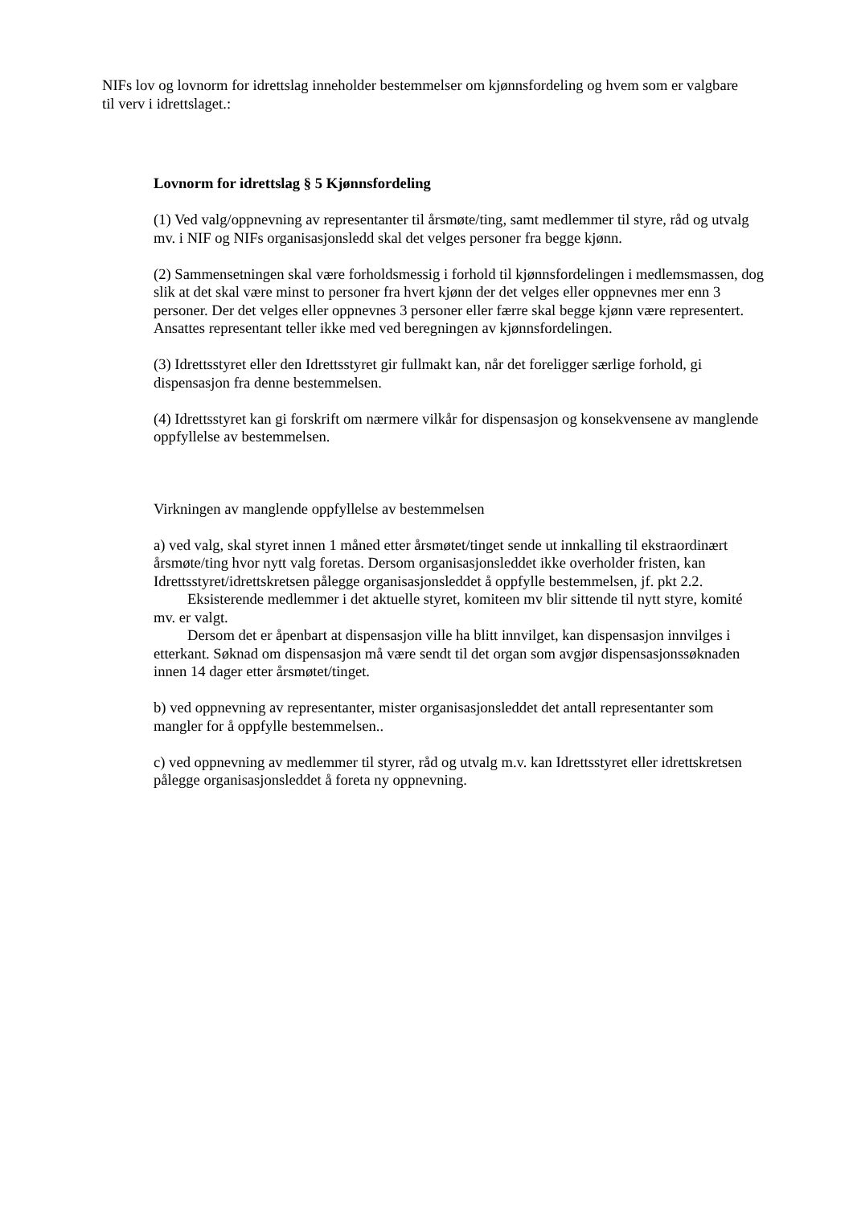NIFs lov og lovnorm for idrettslag inneholder bestemmelser om kjønnsfordeling og hvem som er valgbare til verv i idrettslaget.:
Lovnorm for idrettslag § 5 Kjønnsfordeling
(1) Ved valg/oppnevning av representanter til årsmøte/ting, samt medlemmer til styre, råd og utvalg mv. i NIF og NIFs organisasjonsledd skal det velges personer fra begge kjønn.
(2) Sammensetningen skal være forholdsmessig i forhold til kjønnsfordelingen i medlemsmassen, dog slik at det skal være minst to personer fra hvert kjønn der det velges eller oppnevnes mer enn 3 personer. Der det velges eller oppnevnes 3 personer eller færre skal begge kjønn være representert. Ansattes representant teller ikke med ved beregningen av kjønnsfordelingen.
(3) Idrettsstyret eller den Idrettsstyret gir fullmakt kan, når det foreligger særlige forhold, gi dispensasjon fra denne bestemmelsen.
(4) Idrettsstyret kan gi forskrift om nærmere vilkår for dispensasjon og konsekvensene av manglende oppfyllelse av bestemmelsen.
Virkningen av manglende oppfyllelse av bestemmelsen
a) ved valg, skal styret innen 1 måned etter årsmøtet/tinget sende ut innkalling til ekstraordinært årsmøte/ting hvor nytt valg foretas. Dersom organisasjonsleddet ikke overholder fristen, kan Idrettsstyret/idrettskretsen pålegge organisasjonsleddet å oppfylle bestemmelsen, jf. pkt 2.2.
Eksisterende medlemmer i det aktuelle styret, komiteen mv blir sittende til nytt styre, komité mv. er valgt.
Dersom det er åpenbart at dispensasjon ville ha blitt innvilget, kan dispensasjon innvilges i etterkant. Søknad om dispensasjon må være sendt til det organ som avgjør dispensasjonssøknaden innen 14 dager etter årsmøtet/tinget.
b) ved oppnevning av representanter, mister organisasjonsleddet det antall representanter som mangler for å oppfylle bestemmelsen..
c) ved oppnevning av medlemmer til styrer, råd og utvalg m.v. kan Idrettsstyret eller idrettskretsen pålegge organisasjonsleddet å foreta ny oppnevning.